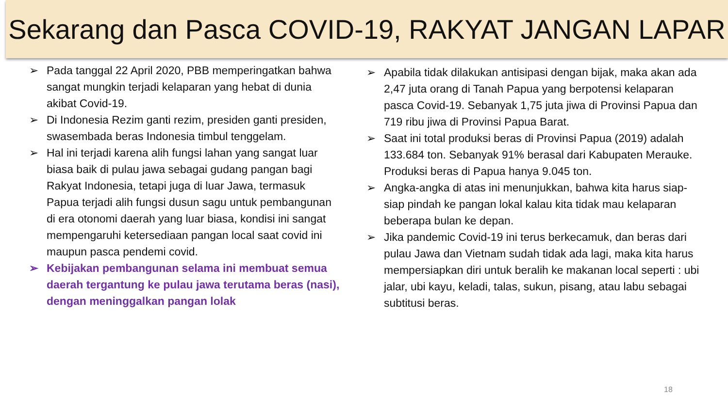Sekarang dan Pasca COVID-19, RAKYAT JANGAN LAPAR
➢ Pada tanggal 22 April 2020, PBB memperingatkan bahwa sangat mungkin terjadi kelaparan yang hebat di dunia akibat Covid-19.
➢ Di Indonesia Rezim ganti rezim, presiden ganti presiden, swasembada beras Indonesia timbul tenggelam.
➢ Hal ini terjadi karena alih fungsi lahan yang sangat luar biasa baik di pulau jawa sebagai gudang pangan bagi Rakyat Indonesia, tetapi juga di luar Jawa, termasuk Papua terjadi alih fungsi dusun sagu untuk pembangunan di era otonomi daerah yang luar biasa, kondisi ini sangat mempengaruhi ketersediaan pangan local saat covid ini maupun pasca pendemi covid.
➢ Kebijakan pembangunan selama ini membuat semua daerah tergantung ke pulau jawa terutama beras (nasi), dengan meninggalkan pangan lolak
➢ Apabila tidak dilakukan antisipasi dengan bijak, maka akan ada 2,47 juta orang di Tanah Papua yang berpotensi kelaparan pasca Covid-19. Sebanyak 1,75 juta jiwa di Provinsi Papua dan 719 ribu jiwa di Provinsi Papua Barat.
➢ Saat ini total produksi beras di Provinsi Papua (2019) adalah 133.684 ton. Sebanyak 91% berasal dari Kabupaten Merauke. Produksi beras di Papua hanya 9.045 ton.
➢ Angka-angka di atas ini menunjukkan, bahwa kita harus siap-siap pindah ke pangan lokal kalau kita tidak mau kelaparan beberapa bulan ke depan.
➢ Jika pandemic Covid-19 ini terus berkecamuk, dan beras dari pulau Jawa dan Vietnam sudah tidak ada lagi, maka kita harus mempersiapkan diri untuk beralih ke makanan local seperti : ubi jalar, ubi kayu, keladi, talas, sukun, pisang, atau labu sebagai subtitusi beras.
18